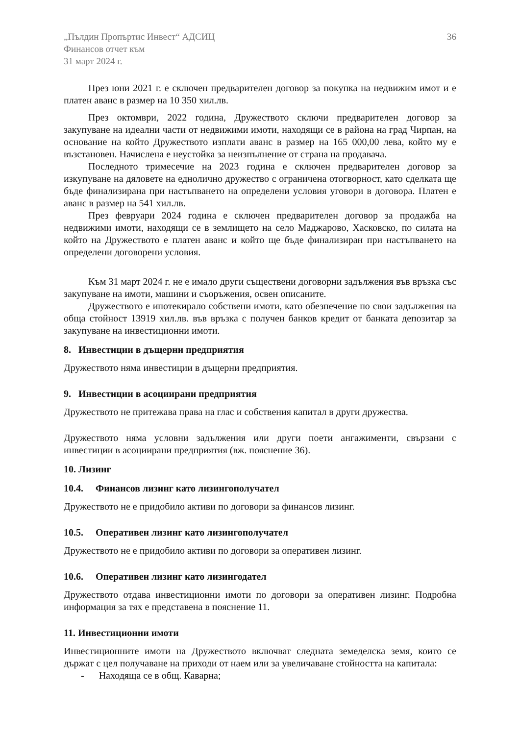„Пълдин Пропъртис Инвест“ АДСИЦ
Финансов отчет към
31 март 2024 г.
36
През юни 2021 г. е сключен предварителен договор за покупка на недвижим имот и е платен аванс в размер на 10 350 хил.лв.
През октомври, 2022 година, Дружеството сключи предварителен договор за закупуване на идеални части от недвижими имоти, находящи се в района на град Чирпан, на основание на който Дружеството изплати аванс в размер на 165 000,00 лева, който му е възстановен. Начислена е неустойка за неизпълнение от страна на продавача.
Последното тримесечие на 2023 година е сключен предварителен договор за изкупуване на дяловете на еднолично дружество с ограничена отогворност, като сделката ще бъде финализирана при настъпването на определени условия уговори в договора. Платен е аванс в размер на 541 хил.лв.
През февруари 2024 година е сключен предварителен договор за продажба на недвижими имоти, находящи се в землището на село Маджарово, Хасковско, по силата на който на Дружеството е платен аванс и който ще бъде финализиран при настъпването на определени договорени условия.
Към 31 март 2024 г. не е имало други съществени договорни задължения във връзка със закупуване на имоти, машини и съоръжения, освен описаните.
Дружеството е ипотекирало собствени имоти, като обезпечение по свои задължения на обща стойност 13919 хил.лв. във връзка с получен банков кредит от банката депозитар за закупуване на инвестиционни имоти.
8. Инвестиции в дъщерни предприятия
Дружеството няма инвестиции в дъщерни предприятия.
9. Инвестиции в асоциирани предприятия
Дружеството не притежава права на глас и собствения капитал в други дружества.
Дружеството няма условни задължения или други поети ангажименти, свързани с инвестиции в асоциирани предприятия (вж. пояснение 36).
10. Лизинг
10.4. Финансов лизинг като лизингополучател
Дружеството не е придобило активи по договори за финансов лизинг.
10.5. Оперативен лизинг като лизингополучател
Дружеството не е придобило активи по договори за оперативен лизинг.
10.6. Оперативен лизинг като лизингодател
Дружеството отдава инвестиционни имоти по договори за оперативен лизинг. Подробна информация за тях е представена в пояснение 11.
11. Инвестиционни имоти
Инвестиционните имоти на Дружеството включват следната земеделска земя, които се държат с цел получаване на приходи от наем или за увеличаване стойността на капитала:
- Находяща се в общ. Каварна;